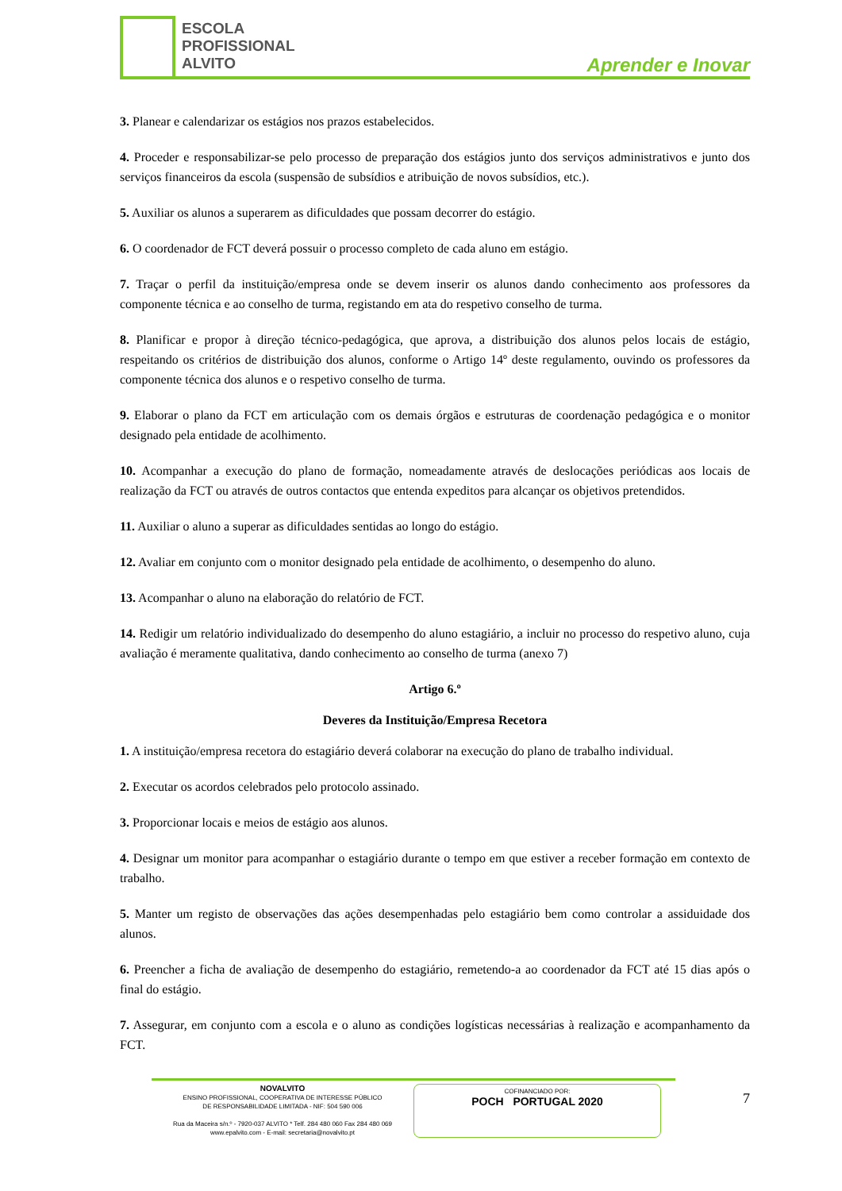ESCOLA
PROFISSIONAL
ALVITO
Aprender e Inovar
3. Planear e calendarizar os estágios nos prazos estabelecidos.
4. Proceder e responsabilizar-se pelo processo de preparação dos estágios junto dos serviços administrativos e junto dos serviços financeiros da escola (suspensão de subsídios e atribuição de novos subsídios, etc.).
5. Auxiliar os alunos a superarem as dificuldades que possam decorrer do estágio.
6. O coordenador de FCT deverá possuir o processo completo de cada aluno em estágio.
7. Traçar o perfil da instituição/empresa onde se devem inserir os alunos dando conhecimento aos professores da componente técnica e ao conselho de turma, registando em ata do respetivo conselho de turma.
8. Planificar e propor à direção técnico-pedagógica, que aprova, a distribuição dos alunos pelos locais de estágio, respeitando os critérios de distribuição dos alunos, conforme o Artigo 14º deste regulamento, ouvindo os professores da componente técnica dos alunos e o respetivo conselho de turma.
9. Elaborar o plano da FCT em articulação com os demais órgãos e estruturas de coordenação pedagógica e o monitor designado pela entidade de acolhimento.
10. Acompanhar a execução do plano de formação, nomeadamente através de deslocações periódicas aos locais de realização da FCT ou através de outros contactos que entenda expeditos para alcançar os objetivos pretendidos.
11. Auxiliar o aluno a superar as dificuldades sentidas ao longo do estágio.
12. Avaliar em conjunto com o monitor designado pela entidade de acolhimento, o desempenho do aluno.
13. Acompanhar o aluno na elaboração do relatório de FCT.
14. Redigir um relatório individualizado do desempenho do aluno estagiário, a incluir no processo do respetivo aluno, cuja avaliação é meramente qualitativa, dando conhecimento ao conselho de turma (anexo 7)
Artigo 6.º
Deveres da Instituição/Empresa Recetora
1. A instituição/empresa recetora do estagiário deverá colaborar na execução do plano de trabalho individual.
2. Executar os acordos celebrados pelo protocolo assinado.
3. Proporcionar locais e meios de estágio aos alunos.
4. Designar um monitor para acompanhar o estagiário durante o tempo em que estiver a receber formação em contexto de trabalho.
5. Manter um registo de observações das ações desempenhadas pelo estagiário bem como controlar a assiduidade dos alunos.
6. Preencher a ficha de avaliação de desempenho do estagiário, remetendo-a ao coordenador da FCT até 15 dias após o final do estágio.
7. Assegurar, em conjunto com a escola e o aluno as condições logísticas necessárias à realização e acompanhamento da FCT.
NOVALVITO
ENSINO PROFISSIONAL, COOPERATIVA DE INTERESSE PÚBLICO
DE RESPONSABILIDADE LIMITADA - NIF: 504 590 006
Rua da Maceira s/n.º - 7920-037 ALVITO * Telf. 284 480 060 Fax 284 480 069
www.epalvito.com - E-mail: secretaria@novalvito.pt
COFINANCIADO POR:
POCH PORTUGAL 2020
7